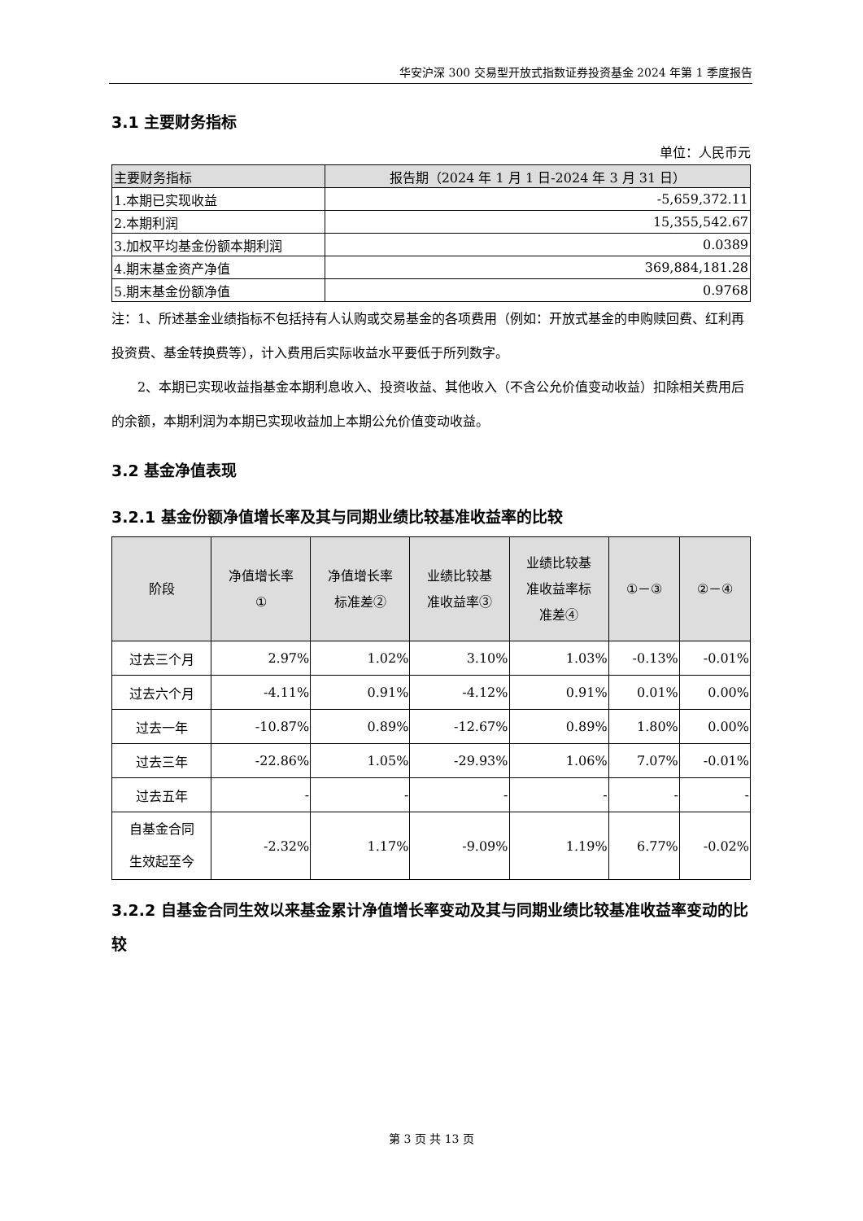华安沪深 300 交易型开放式指数证券投资基金 2024 年第 1 季度报告
3.1 主要财务指标
单位：人民币元
| 主要财务指标 | 报告期（2024 年 1 月 1 日-2024 年 3 月 31 日） |
| --- | --- |
| 1.本期已实现收益 | -5,659,372.11 |
| 2.本期利润 | 15,355,542.67 |
| 3.加权平均基金份额本期利润 | 0.0389 |
| 4.期末基金资产净值 | 369,884,181.28 |
| 5.期末基金份额净值 | 0.9768 |
注：1、所述基金业绩指标不包括持有人认购或交易基金的各项费用（例如：开放式基金的申购赎回费、红利再投资费、基金转换费等），计入费用后实际收益水平要低于所列数字。
2、本期已实现收益指基金本期利息收入、投资收益、其他收入（不含公允价值变动收益）扣除相关费用后的余额，本期利润为本期已实现收益加上本期公允价值变动收益。
3.2 基金净值表现
3.2.1 基金份额净值增长率及其与同期业绩比较基准收益率的比较
| 阶段 | 净值增长率 ① | 净值增长率 标准差② | 业绩比较基 准收益率③ | 业绩比较基 准收益率标 准差④ | ①－③ | ②－④ |
| --- | --- | --- | --- | --- | --- | --- |
| 过去三个月 | 2.97% | 1.02% | 3.10% | 1.03% | -0.13% | -0.01% |
| 过去六个月 | -4.11% | 0.91% | -4.12% | 0.91% | 0.01% | 0.00% |
| 过去一年 | -10.87% | 0.89% | -12.67% | 0.89% | 1.80% | 0.00% |
| 过去三年 | -22.86% | 1.05% | -29.93% | 1.06% | 7.07% | -0.01% |
| 过去五年 | - | - | - | - | - | - |
| 自基金合同 生效起至今 | -2.32% | 1.17% | -9.09% | 1.19% | 6.77% | -0.02% |
3.2.2 自基金合同生效以来基金累计净值增长率变动及其与同期业绩比较基准收益率变动的比较
第 3 页 共 13 页